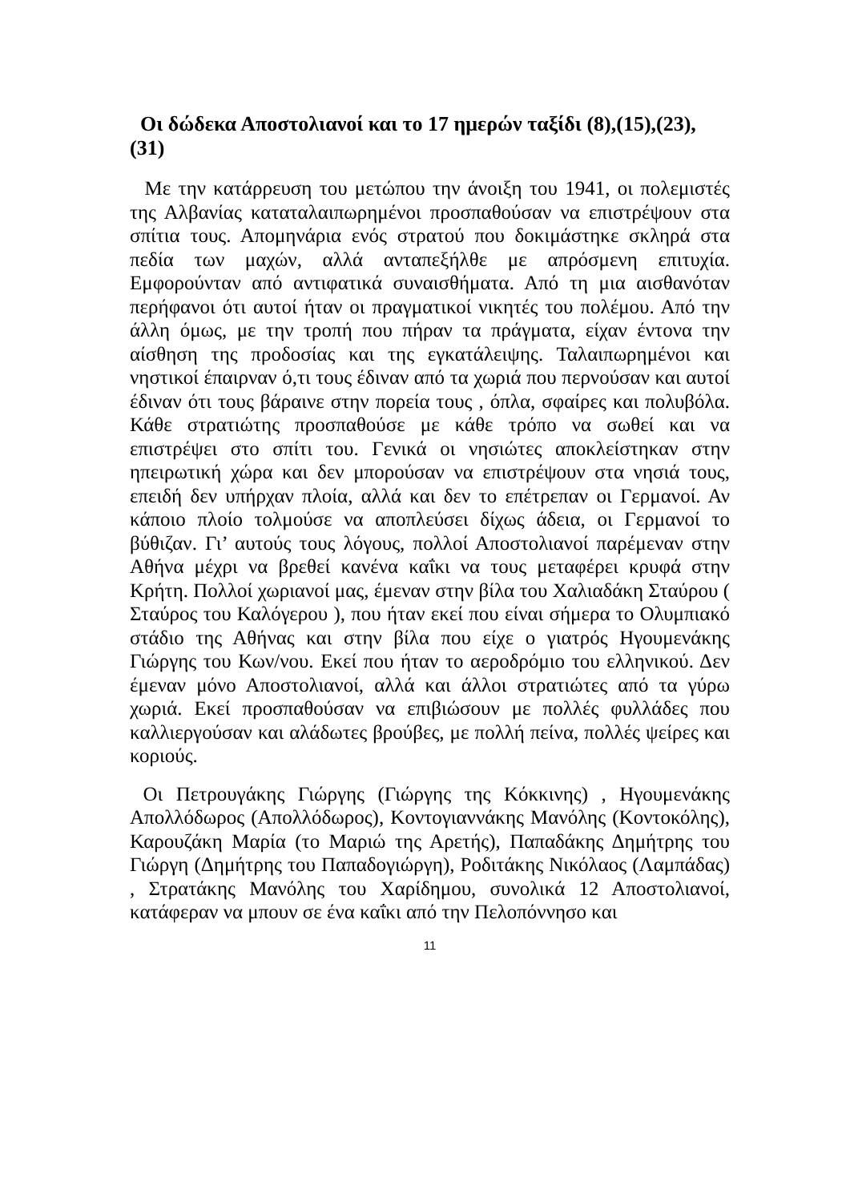Οι δώδεκα Αποστολιανοί και το 17 ημερών ταξίδι (8),(15),(23),(31)
Με την κατάρρευση του μετώπου την άνοιξη του 1941, οι πολεμιστές της Αλβανίας καταταλαιπωρημένοι προσπαθούσαν να επιστρέψουν στα σπίτια τους. Απομηνάρια ενός στρατού που δοκιμάστηκε σκληρά στα πεδία των μαχών, αλλά ανταπεξήλθε με απρόσμενη επιτυχία. Εμφορούνταν από αντιφατικά συναισθήματα. Από τη μια αισθανόταν περήφανοι ότι αυτοί ήταν οι πραγματικοί νικητές του πολέμου. Από την άλλη όμως, με την τροπή που πήραν τα πράγματα, είχαν έντονα την αίσθηση της προδοσίας και της εγκατάλειψης. Ταλαιπωρημένοι και νηστικοί έπαιρναν ό,τι τους έδιναν από τα χωριά που περνούσαν και αυτοί έδιναν ότι τους βάραινε στην πορεία τους , όπλα, σφαίρες και πολυβόλα. Κάθε στρατιώτης προσπαθούσε με κάθε τρόπο να σωθεί και να επιστρέψει στο σπίτι του. Γενικά οι νησιώτες αποκλείστηκαν στην ηπειρωτική χώρα και δεν μπορούσαν να επιστρέψουν στα νησιά τους, επειδή δεν υπήρχαν πλοία, αλλά και δεν το επέτρεπαν οι Γερμανοί. Αν κάποιο πλοίο τολμούσε να αποπλεύσει δίχως άδεια, οι Γερμανοί το βύθιζαν. Γι’ αυτούς τους λόγους, πολλοί Αποστολιανοί παρέμεναν στην Αθήνα μέχρι να βρεθεί κανένα καΐκι να τους μεταφέρει κρυφά στην Κρήτη. Πολλοί χωριανοί μας, έμεναν στην βίλα του Χαλιαδάκη Σταύρου ( Σταύρος του Καλόγερου ), που ήταν εκεί που είναι σήμερα το Ολυμπιακό στάδιο της Αθήνας και στην βίλα που είχε ο γιατρός Ηγουμενάκης Γιώργης του Κων/νου. Εκεί που ήταν το αεροδρόμιο του ελληνικού. Δεν έμεναν μόνο Αποστολιανοί, αλλά και άλλοι στρατιώτες από τα γύρω χωριά. Εκεί προσπαθούσαν να επιβιώσουν με πολλές φυλλάδες που καλλιεργούσαν και αλάδωτες βρούβες, με πολλή πείνα, πολλές ψείρες και κοριούς.
Οι Πετρουγάκης Γιώργης (Γιώργης της Κόκκινης) , Ηγουμενάκης Απολλόδωρος (Απολλόδωρος), Κοντογιαννάκης Μανόλης (Κοντοκόλης), Καρουζάκη Μαρία (το Μαριώ της Αρετής), Παπαδάκης Δημήτρης του Γιώργη (Δημήτρης του Παπαδογιώργη), Ροδιτάκης Νικόλαος (Λαμπάδας) , Στρατάκης Μανόλης του Χαρίδημου, συνολικά 12 Αποστολιανοί, κατάφεραν να μπουν σε ένα καΐκι από την Πελοπόννησο και
11